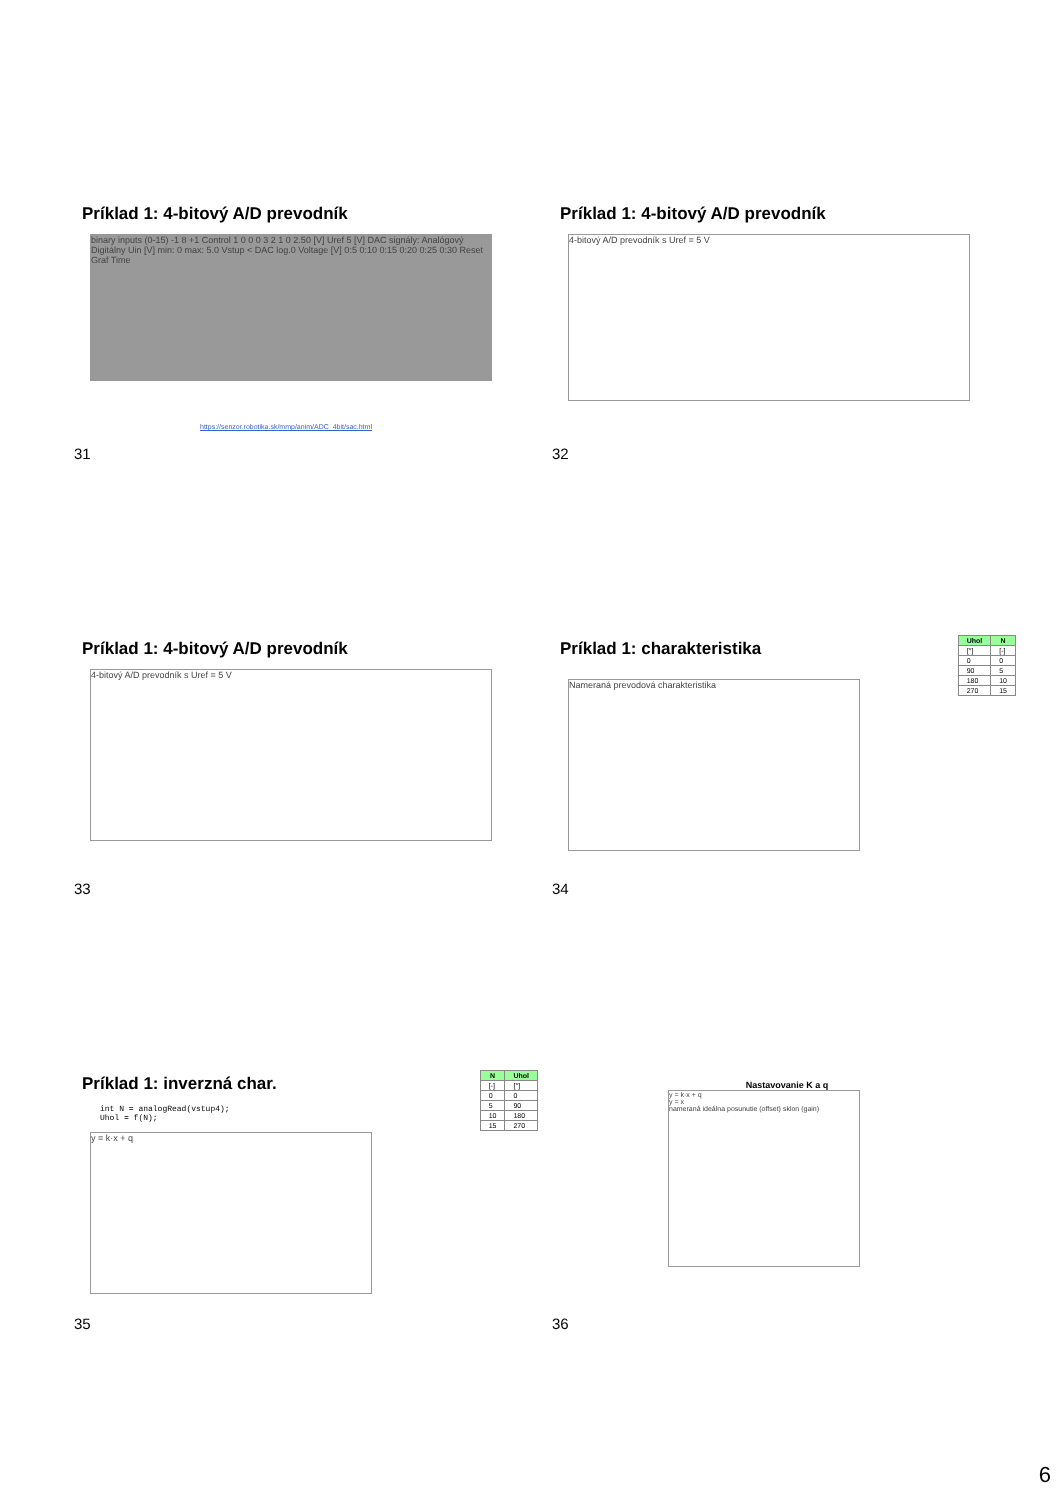Príklad 1: 4-bitový A/D prevodník
binary inputs (0-15) -1 8 +1 Control 1 0 0 0 3 2 1 0 2.50 [V] Uref 5 [V] DAC signály: Analógový Digitálny Uin [V] min: 0 max: 5.0 Vstup < DAC log.0 Voltage [V] 0:5 0:10 0:15 0:20 0:25 0:30 Reset Graf Time
https://senzor.robotika.sk/mmp/anim/ADC_4bit/sac.html
31
Príklad 1: 4-bitový A/D prevodník
4-bitový A/D prevodník s Uref = 5 V
32
Príklad 1: 4-bitový A/D prevodník
4-bitový A/D prevodník s Uref = 5 V
33
Príklad 1: charakteristika
| Uhol | N |
| --- | --- |
| [°] | [-] |
| 0 | 0 |
| 90 | 5 |
| 180 | 10 |
| 270 | 15 |
Nameraná prevodová charakteristika
34
Príklad 1: inverzná char.
| N | Uhol |
| --- | --- |
| [-] | [°] |
| 0 | 0 |
| 5 | 90 |
| 10 | 180 |
| 15 | 270 |
int N = analogRead(vstup4);
Uhol = f(N);
y = k·x + q
35
Nastavovanie K a q
y = k·x + q
y = x
nameraná ideálna posunutie (offset) sklon (gain)
36
6